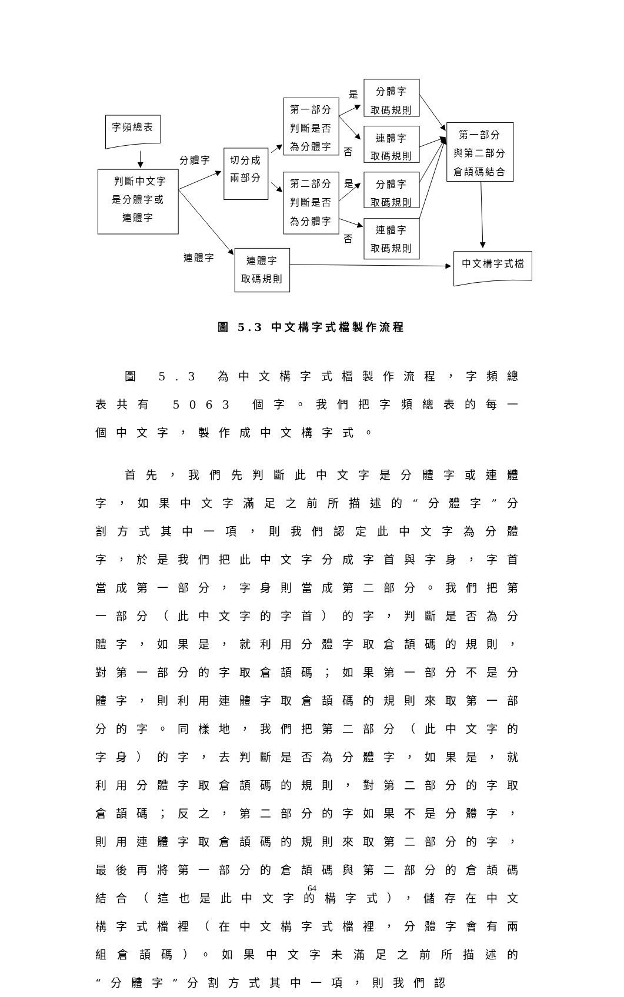字頻總表
判斷中文字
是分體字或
連體字
切分成
兩部分
第一部分
判斷是否
為分體字
第二部分
判斷是否
為分體字
分體字
取碼規則
連體字
取碼規則
分體字
取碼規則
連體字
取碼規則
第一部分
與第二部分
倉頡碼結合
連體字
取碼規則
中文構字式檔
分體字
連體字
是
否
是
否
圖 5.3 中文構字式檔製作流程
圖 5.3 為中文構字式檔製作流程，字頻總表共有 5063 個字。我們把字頻總表的每一個中文字，製作成中文構字式。
首先，我們先判斷此中文字是分體字或連體字，如果中文字滿足之前所描述的“分體字”分割方式其中一項，則我們認定此中文字為分體字，於是我們把此中文字分成字首與字身，字首當成第一部分，字身則當成第二部分。我們把第一部分（此中文字的字首）的字，判斷是否為分體字，如果是，就利用分體字取倉頡碼的規則，對第一部分的字取倉頡碼；如果第一部分不是分體字，則利用連體字取倉頡碼的規則來取第一部分的字。同樣地，我們把第二部分（此中文字的字身）的字，去判斷是否為分體字，如果是，就利用分體字取倉頡碼的規則，對第二部分的字取倉頡碼；反之，第二部分的字如果不是分體字，則用連體字取倉頡碼的規則來取第二部分的字，最後再將第一部分的倉頡碼與第二部分的倉頡碼結合（這也是此中文字的構字式），儲存在中文構字式檔裡（在中文構字式檔裡，分體字會有兩組倉頡碼）。如果中文字未滿足之前所描述的“分體字”分割方式其中一項，則我們認
64